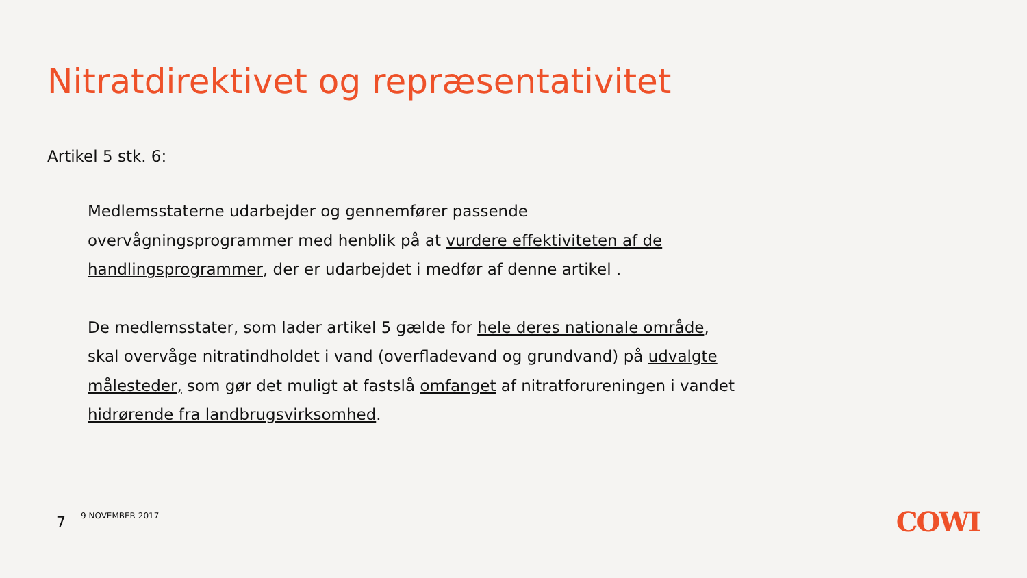Nitratdirektivet og repræsentativitet
Artikel 5 stk. 6:
Medlemsstaterne udarbejder og gennemfører passende overvågningsprogrammer med henblik på at vurdere effektiviteten af de handlingsprogrammer, der er udarbejdet i medfør af denne artikel .
De medlemsstater, som lader artikel 5 gælde for hele deres nationale område, skal overvåge nitratindholdet i vand (overfladevand og grundvand) på udvalgte målesteder, som gør det muligt at fastslå omfanget af nitratforureningen i vandet hidrørende fra landbrugsvirksomhed.
7 9 NOVEMBER 2017 COWI